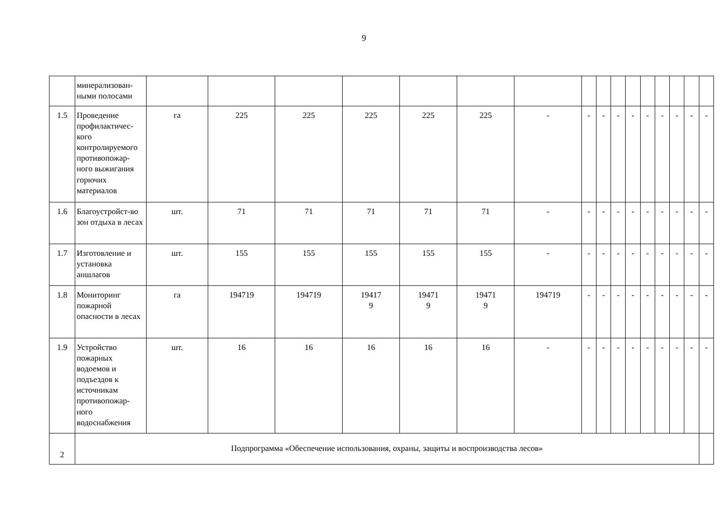9
| | минерализован-ными полосами | | | | | | | | | | | | | | | | |
| 1.5 | Проведение профилактичес-кого контролируемого противопожар-ного выжигания горючих материалов | га | 225 | 225 | 225 | 225 | 225 | - | - | - | - | - | - | - | - | - | - |
| 1.6 | Благоустройст-во зон отдыха в лесах | шт. | 71 | 71 | 71 | 71 | 71 | - | - | - | - | - | - | - | - | - | - |
| 1.7 | Изготовление и установка аншлагов | шт. | 155 | 155 | 155 | 155 | 155 | - | - | - | - | - | - | - | - | - | - |
| 1.8 | Мониторинг пожарной опасности в лесах | га | 194719 | 194719 | 19417 9 | 19471 9 | 19471 9 | 194719 | - | - | - | - | - | - | - | - | - |
| 1.9 | Устройство пожарных водоемов и подъездов к источникам противопожар-ного водоснабжения | шт. | 16 | 16 | 16 | 16 | 16 | - | - | - | - | - | - | - | - | - | - |
| 2 | Подпрограмма «Обеспечение использования, охраны, защиты и воспроизводства лесов» | | | | | | | | | | | | | | | | |